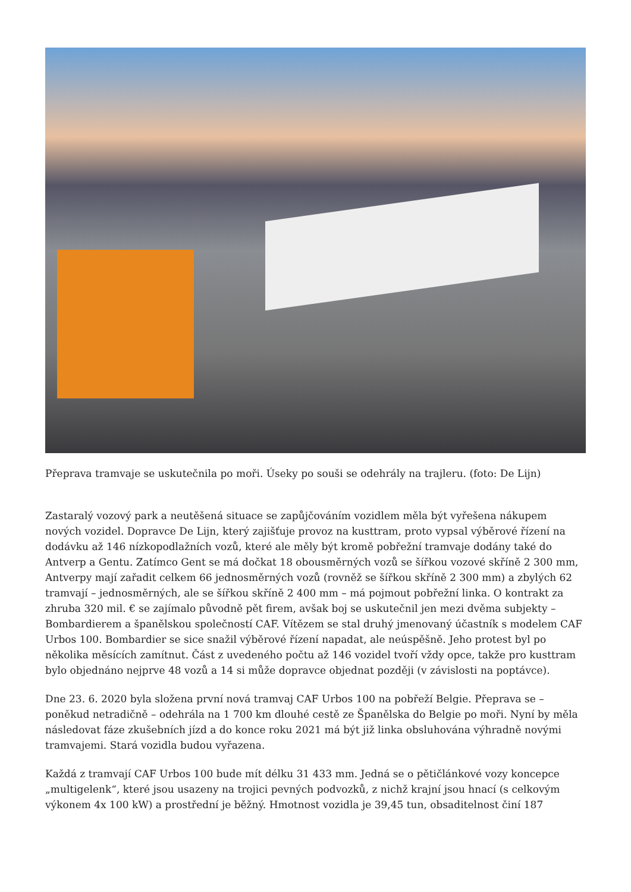Přeprava tramvaje se uskutečnila po moři. Úseky po souši se odehrály na trajleru. (foto: De Lijn)
Zastaralý vozový park a neutěšená situace se zapůjčováním vozidlem měla být vyřešena nákupem nových vozidel. Dopravce De Lijn, který zajišťuje provoz na kusttram, proto vypsal výběrové řízení na dodávku až 146 nízkopodlažních vozů, které ale měly být kromě pobřežní tramvaje dodány také do Antverp a Gentu. Zatímco Gent se má dočkat 18 obousměrných vozů se šířkou vozové skříně 2 300 mm, Antverpy mají zařadit celkem 66 jednosměrných vozů (rovněž se šířkou skříně 2 300 mm) a zbylých 62 tramvají – jednosměrných, ale se šířkou skříně 2 400 mm – má pojmout pobřežní linka. O kontrakt za zhruba 320 mil. € se zajímalo původně pět firem, avšak boj se uskutečnil jen mezi dvěma subjekty – Bombardierem a španělskou společností CAF. Vítězem se stal druhý jmenovaný účastník s modelem CAF Urbos 100. Bombardier se sice snažil výběrové řízení napadat, ale neúspěšně. Jeho protest byl po několika měsících zamítnut. Část z uvedeného počtu až 146 vozidel tvoří vždy opce, takže pro kusttram bylo objednáno nejprve 48 vozů a 14 si může dopravce objednat později (v závislosti na poptávce).
Dne 23. 6. 2020 byla složena první nová tramvaj CAF Urbos 100 na pobřeží Belgie. Přeprava se – poněkud netradičně – odehrála na 1 700 km dlouhé cestě ze Španělska do Belgie po moři. Nyní by měla následovat fáze zkušebních jízd a do konce roku 2021 má být již linka obsluhována výhradně novými tramvajemi. Stará vozidla budou vyřazena.
Každá z tramvají CAF Urbos 100 bude mít délku 31 433 mm. Jedná se o pětičlánkové vozy koncepce „multigelenk“, které jsou usazeny na trojici pevných podvozků, z nichž krajní jsou hnací (s celkovým výkonem 4x 100 kW) a prostřední je běžný. Hmotnost vozidla je 39,45 tun, obsaditelnost činí 187